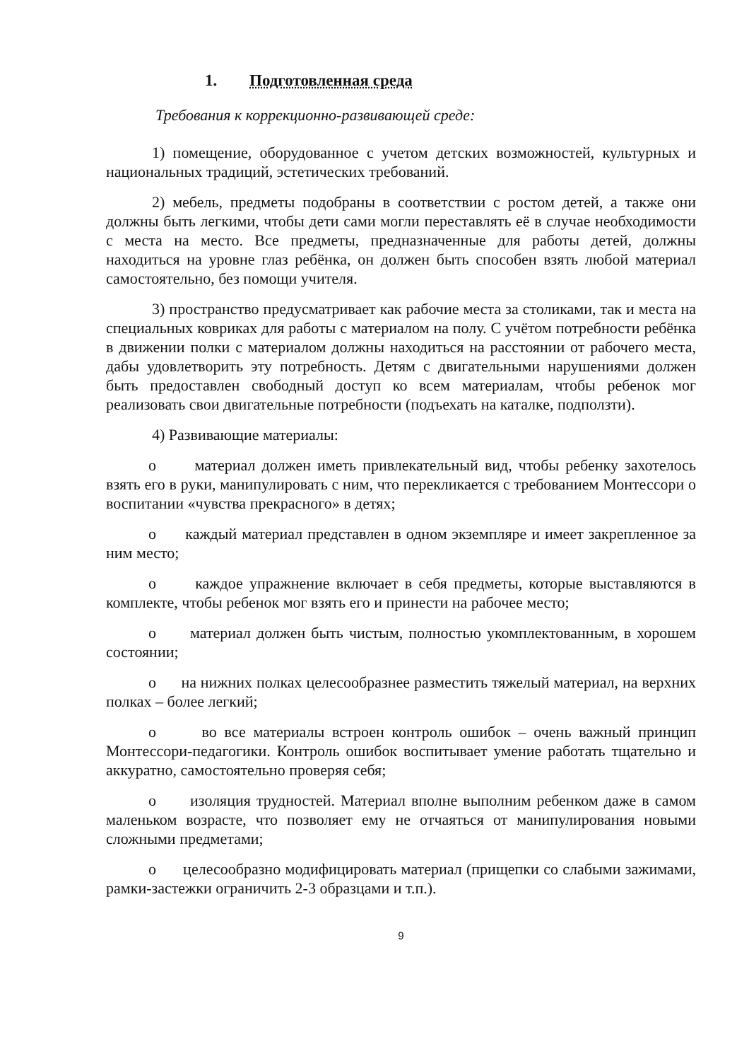1. Подготовленная среда
Требования к коррекционно-развивающей среде:
1) помещение, оборудованное с учетом детских возможностей, культурных и национальных традиций, эстетических требований.
2) мебель, предметы подобраны в соответствии с ростом детей, а также они должны быть легкими, чтобы дети сами могли переставлять её в случае необходимости с места на место. Все предметы, предназначенные для работы детей, должны находиться на уровне глаз ребёнка, он должен быть способен взять любой материал самостоятельно, без помощи учителя.
3) пространство предусматривает как рабочие места за столиками, так и места на специальных ковриках для работы с материалом на полу. С учётом потребности ребёнка в движении полки с материалом должны находиться на расстоянии от рабочего места, дабы удовлетворить эту потребность. Детям с двигательными нарушениями должен быть предоставлен свободный доступ ко всем материалам, чтобы ребенок мог реализовать свои двигательные потребности (подъехать на каталке, подползти).
4) Развивающие материалы:
o материал должен иметь привлекательный вид, чтобы ребенку захотелось взять его в руки, манипулировать с ним, что перекликается с требованием Монтессори о воспитании «чувства прекрасного» в детях;
o каждый материал представлен в одном экземпляре и имеет закрепленное за ним место;
o каждое упражнение включает в себя предметы, которые выставляются в комплекте, чтобы ребенок мог взять его и принести на рабочее место;
o материал должен быть чистым, полностью укомплектованным, в хорошем состоянии;
o на нижних полках целесообразнее разместить тяжелый материал, на верхних полках – более легкий;
o во все материалы встроен контроль ошибок – очень важный принцип Монтессори-педагогики. Контроль ошибок воспитывает умение работать тщательно и аккуратно, самостоятельно проверяя себя;
o изоляция трудностей. Материал вполне выполним ребенком даже в самом маленьком возрасте, что позволяет ему не отчаяться от манипулирования новыми сложными предметами;
o целесообразно модифицировать материал (прищепки со слабыми зажимами, рамки-застежки ограничить 2-3 образцами и т.п.).
9